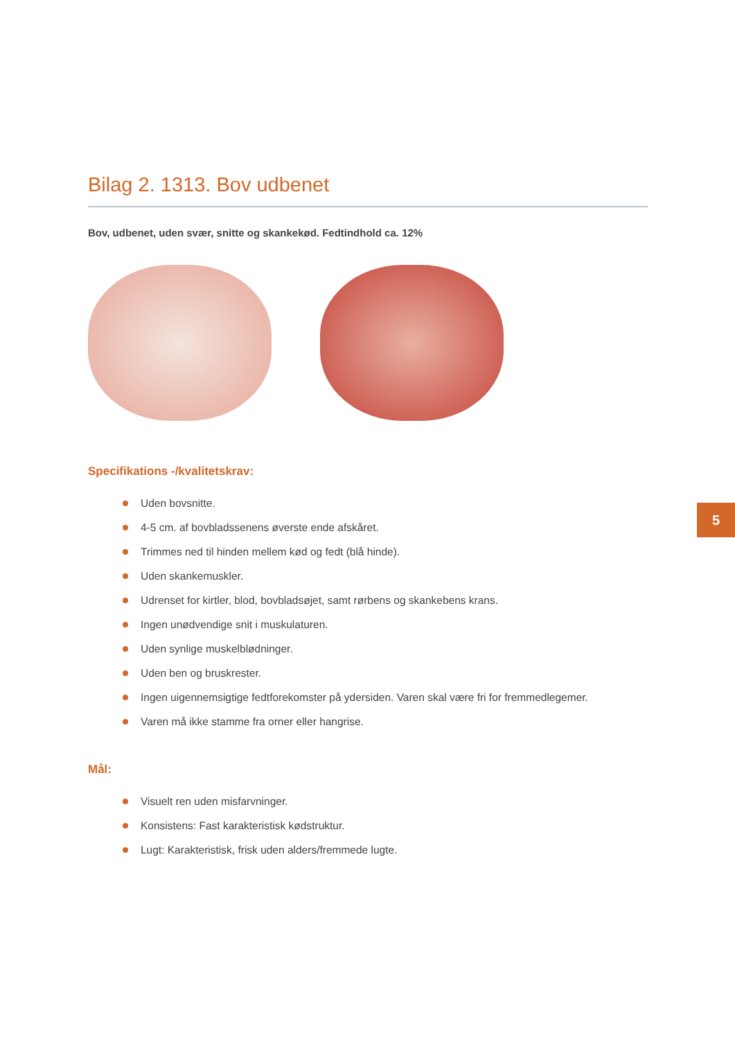Bilag 2. 1313. Bov udbenet
Bov, udbenet, uden svær, snitte og skankekød. Fedtindhold ca. 12%
Specifikations -/kvalitetskrav:
Uden bovsnitte.
4-5 cm. af bovbladssenens øverste ende afskåret.
Trimmes ned til hinden mellem kød og fedt (blå hinde).
Uden skankemuskler.
Udrenset for kirtler, blod, bovbladsøjet, samt rørbens og skankebens krans.
Ingen unødvendige snit i muskulaturen.
Uden synlige muskelblødninger.
Uden ben og bruskrester.
Ingen uigennemsigtige fedtforekomster på ydersiden. Varen skal være fri for fremmedlegemer.
Varen må ikke stamme fra orner eller hangrise.
Mål:
Visuelt ren uden misfarvninger.
Konsistens: Fast karakteristisk kødstruktur.
Lugt: Karakteristisk, frisk uden alders/fremmede lugte.
5